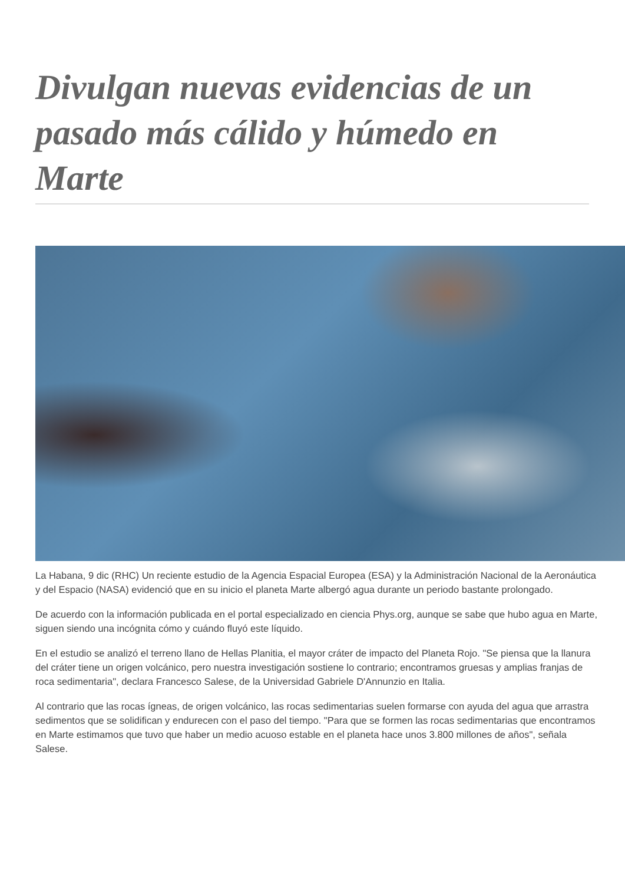Divulgan nuevas evidencias de un pasado más cálido y húmedo en Marte
La Habana, 9 dic (RHC) Un reciente estudio de la Agencia Espacial Europea (ESA) y la Administración Nacional de la Aeronáutica y del Espacio (NASA) evidenció que en su inicio el planeta Marte albergó agua durante un periodo bastante prolongado.
De acuerdo con la información publicada en el portal especializado en ciencia Phys.org, aunque se sabe que hubo agua en Marte, siguen siendo una incógnita cómo y cuándo fluyó este líquido.
En el estudio se analizó el terreno llano de Hellas Planitia, el mayor cráter de impacto del Planeta Rojo. "Se piensa que la llanura del cráter tiene un origen volcánico, pero nuestra investigación sostiene lo contrario; encontramos gruesas y amplias franjas de roca sedimentaria", declara Francesco Salese, de la Universidad Gabriele D'Annunzio en Italia.
Al contrario que las rocas ígneas, de origen volcánico, las rocas sedimentarias suelen formarse con ayuda del agua que arrastra sedimentos que se solidifican y endurecen con el paso del tiempo. "Para que se formen las rocas sedimentarias que encontramos en Marte estimamos que tuvo que haber un medio acuoso estable en el planeta hace unos 3.800 millones de años", señala Salese.